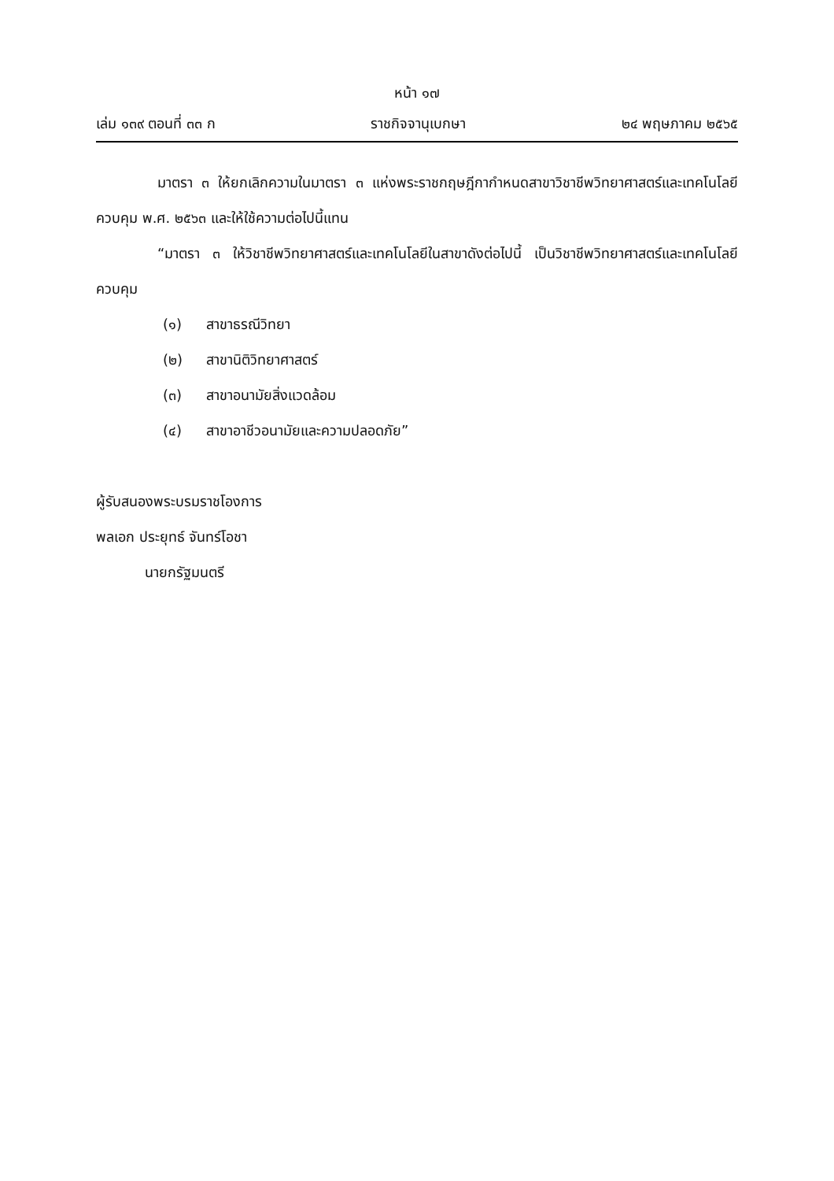หน้า ๑๗
เล่ม ๑๓๙ ตอนที่ ๓๓ ก ราชกิจจานุเบกษา ๒๔ พฤษภาคม ๒๕๖๕
มาตรา ๓ ให้ยกเลิกความในมาตรา ๓ แห่งพระราชกฤษฎีกากำหนดสาขาวิชาชีพวิทยาศาสตร์และเทคโนโลยีควบคุม พ.ศ. ๒๕๖๓ และให้ใช้ความต่อไปนี้แทน
“มาตรา ๓ ให้วิชาชีพวิทยาศาสตร์และเทคโนโลยีในสาขาดังต่อไปนี้ เป็นวิชาชีพวิทยาศาสตร์และเทคโนโลยีควบคุม
(๑) สาขาธรณีวิทยา
(๒) สาขานิติวิทยาศาสตร์
(๓) สาขาอนามัยสิ่งแวดล้อม
(๔) สาขาอาชีวอนามัยและความปลอดภัย”
ผู้รับสนองพระบรมราชโองการ
พลเอก ประยุทธ์ จันทร์โอชา
นายกรัฐมนตรี